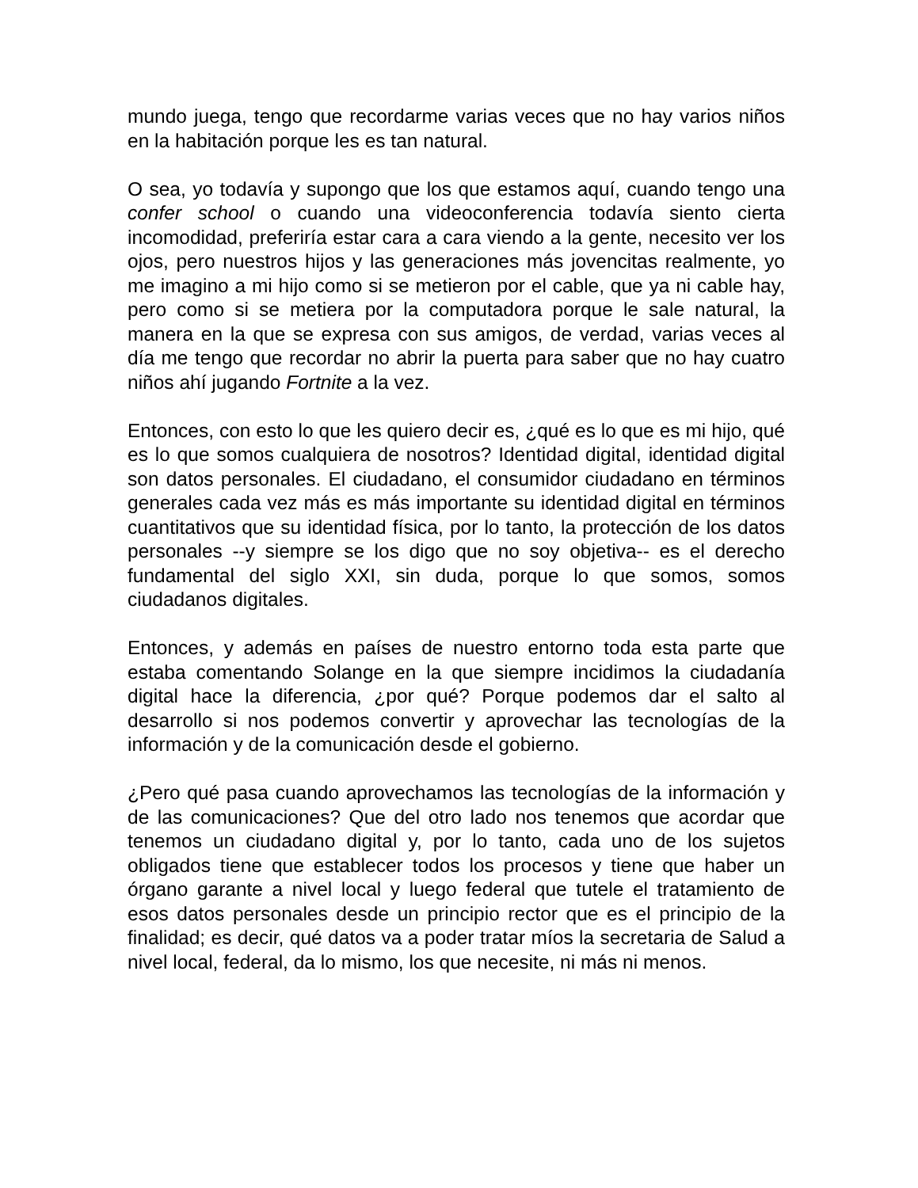mundo juega, tengo que recordarme varias veces que no hay varios niños en la habitación porque les es tan natural.
O sea, yo todavía y supongo que los que estamos aquí, cuando tengo una confer school o cuando una videoconferencia todavía siento cierta incomodidad, preferiría estar cara a cara viendo a la gente, necesito ver los ojos, pero nuestros hijos y las generaciones más jovencitas realmente, yo me imagino a mi hijo como si se metieron por el cable, que ya ni cable hay, pero como si se metiera por la computadora porque le sale natural, la manera en la que se expresa con sus amigos, de verdad, varias veces al día me tengo que recordar no abrir la puerta para saber que no hay cuatro niños ahí jugando Fortnite a la vez.
Entonces, con esto lo que les quiero decir es, ¿qué es lo que es mi hijo, qué es lo que somos cualquiera de nosotros? Identidad digital, identidad digital son datos personales. El ciudadano, el consumidor ciudadano en términos generales cada vez más es más importante su identidad digital en términos cuantitativos que su identidad física, por lo tanto, la protección de los datos personales --y siempre se los digo que no soy objetiva-- es el derecho fundamental del siglo XXI, sin duda, porque lo que somos, somos ciudadanos digitales.
Entonces, y además en países de nuestro entorno toda esta parte que estaba comentando Solange en la que siempre incidimos la ciudadanía digital hace la diferencia, ¿por qué? Porque podemos dar el salto al desarrollo si nos podemos convertir y aprovechar las tecnologías de la información y de la comunicación desde el gobierno.
¿Pero qué pasa cuando aprovechamos las tecnologías de la información y de las comunicaciones? Que del otro lado nos tenemos que acordar que tenemos un ciudadano digital y, por lo tanto, cada uno de los sujetos obligados tiene que establecer todos los procesos y tiene que haber un órgano garante a nivel local y luego federal que tutele el tratamiento de esos datos personales desde un principio rector que es el principio de la finalidad; es decir, qué datos va a poder tratar míos la secretaria de Salud a nivel local, federal, da lo mismo, los que necesite, ni más ni menos.